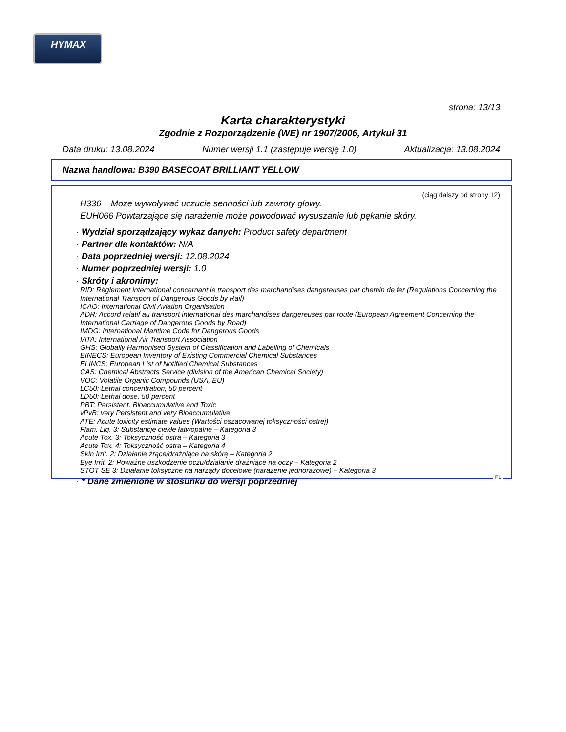HYMAX
strona: 13/13
Karta charakterystyki
Zgodnie z Rozporządzenie (WE) nr 1907/2006, Artykuł 31
Data druku: 13.08.2024 Numer wersji 1.1 (zastępuje wersję 1.0) Aktualizacja: 13.08.2024
Nazwa handlowa: B390 BASECOAT BRILLIANT YELLOW
(ciąg dalszy od strony 12)
H336 Może wywoływać uczucie senności lub zawroty głowy.
EUH066 Powtarzające się narażenie może powodować wysuszanie lub pękanie skóry.
· Wydział sporządzający wykaz danych: Product safety department
· Partner dla kontaktów: N/A
· Data poprzedniej wersji: 12.08.2024
· Numer poprzedniej wersji: 1.0
· Skróty i akronimy:
RID: Règlement international concernant le transport des marchandises dangereuses par chemin de fer (Regulations Concerning the International Transport of Dangerous Goods by Rail)
ICAO: International Civil Aviation Organisation
ADR: Accord relatif au transport international des marchandises dangereuses par route (European Agreement Concerning the International Carriage of Dangerous Goods by Road)
IMDG: International Maritime Code for Dangerous Goods
IATA: International Air Transport Association
GHS: Globally Harmonised System of Classification and Labelling of Chemicals
EINECS: European Inventory of Existing Commercial Chemical Substances
ELINCS: European List of Notified Chemical Substances
CAS: Chemical Abstracts Service (division of the American Chemical Society)
VOC: Volatile Organic Compounds (USA, EU)
LC50: Lethal concentration, 50 percent
LD50: Lethal dose, 50 percent
PBT: Persistent, Bioaccumulative and Toxic
vPvB: very Persistent and very Bioaccumulative
ATE: Acute toxicity estimate values (Wartości oszacowanej toksyczności ostrej)
Flam. Liq. 3: Substancje ciekłe łatwopalne – Kategoria 3
Acute Tox. 3: Toksyczność ostra – Kategoria 3
Acute Tox. 4: Toksyczność ostra – Kategoria 4
Skin Irrit. 2: Działanie żrące/drażniące na skórę – Kategoria 2
Eye Irrit. 2: Poważne uszkodzenie oczu/działanie drażniące na oczy – Kategoria 2
STOT SE 3: Działanie toksyczne na narządy docelowe (narażenie jednorazowe) – Kategoria 3
· * Dane zmienione w stosunku do wersji poprzedniej
PL